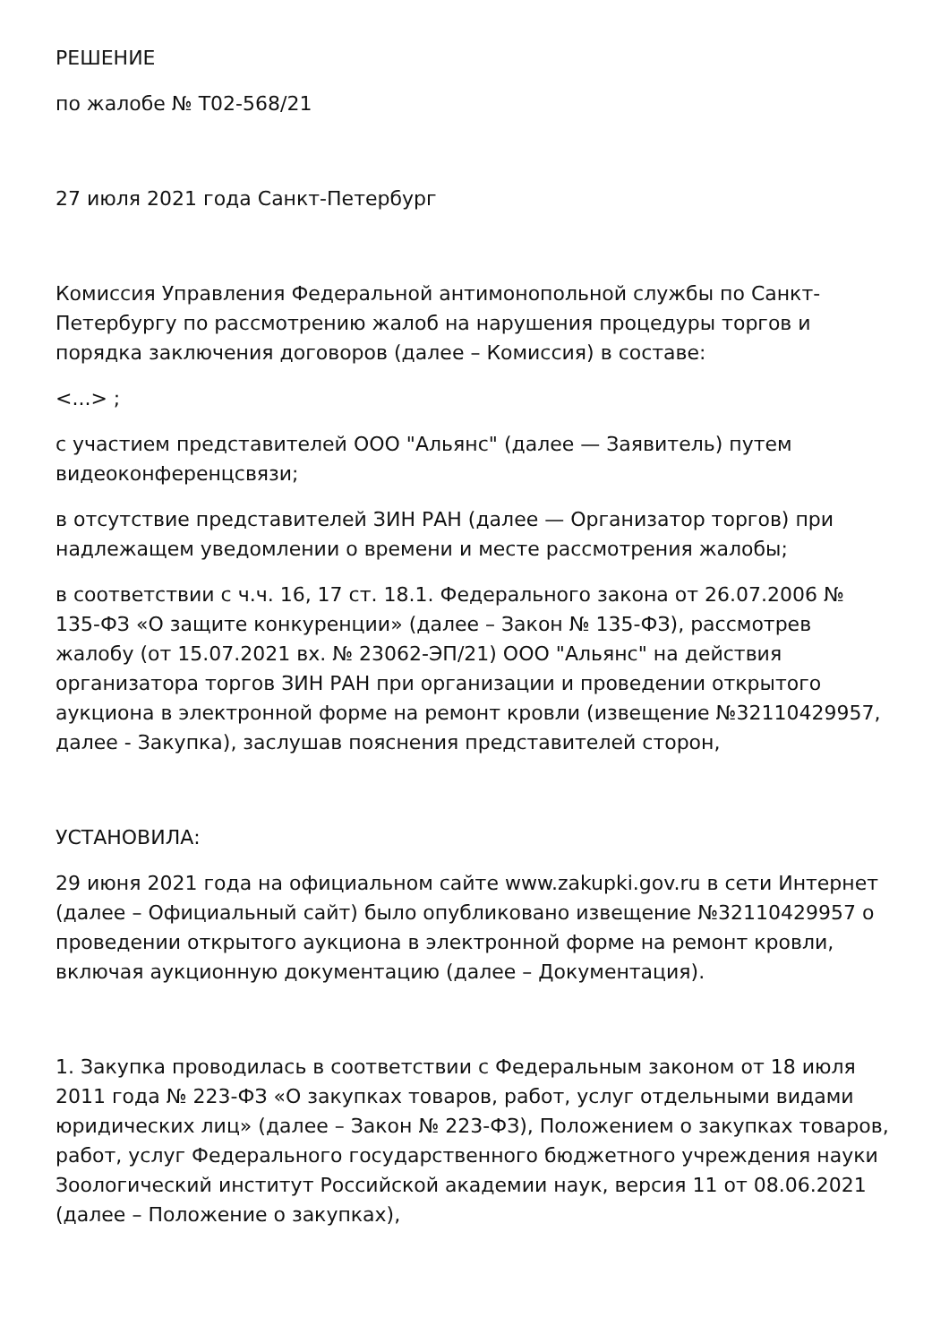РЕШЕНИЕ
по жалобе № Т02-568/21
27 июля 2021 года Санкт-Петербург
Комиссия Управления Федеральной антимонопольной службы по Санкт-Петербургу по рассмотрению жалоб на нарушения процедуры торгов и порядка заключения договоров (далее – Комиссия) в составе:
<...> ;
с участием представителей ООО "Альянс" (далее — Заявитель) путем видеоконференцсвязи;
в отсутствие представителей ЗИН РАН (далее — Организатор торгов) при надлежащем уведомлении о времени и месте рассмотрения жалобы;
в соответствии с ч.ч. 16, 17 ст. 18.1. Федерального закона от 26.07.2006 № 135-ФЗ «О защите конкуренции» (далее – Закон № 135-ФЗ), рассмотрев жалобу (от 15.07.2021 вх. № 23062-ЭП/21) ООО "Альянс" на действия организатора торгов ЗИН РАН при организации и проведении открытого аукциона в электронной форме на ремонт кровли (извещение №32110429957, далее - Закупка), заслушав пояснения представителей сторон,
УСТАНОВИЛА:
29 июня 2021 года на официальном сайте www.zakupki.gov.ru в сети Интернет (далее – Официальный сайт) было опубликовано извещение №32110429957 о проведении открытого аукциона в электронной форме на ремонт кровли, включая аукционную документацию (далее – Документация).
1. Закупка проводилась в соответствии с Федеральным законом от 18 июля 2011 года № 223-ФЗ «О закупках товаров, работ, услуг отдельными видами юридических лиц» (далее – Закон № 223-ФЗ), Положением о закупках товаров, работ, услуг Федерального государственного бюджетного учреждения науки Зоологический институт Российской академии наук, версия 11 от 08.06.2021 (далее – Положение о закупках),